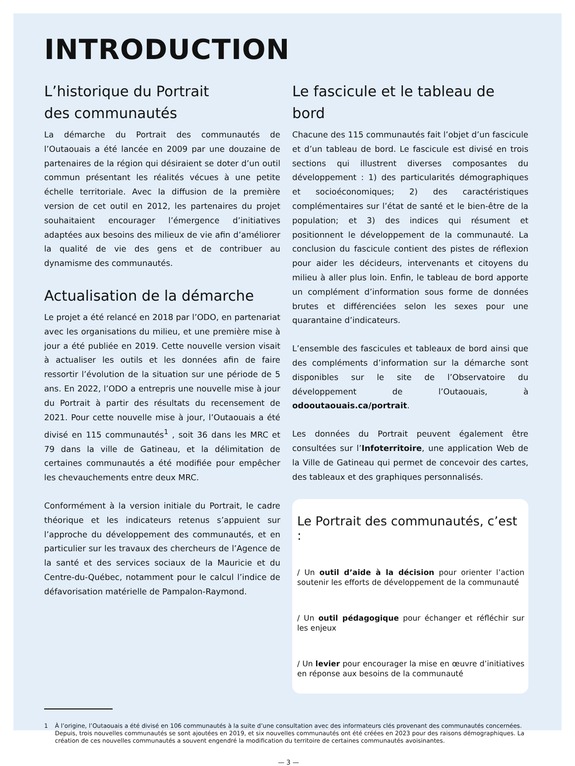INTRODUCTION
L’historique du Portrait
des communautés
La démarche du Portrait des communautés de l’Outaouais a été lancée en 2009 par une douzaine de partenaires de la région qui désiraient se doter d’un outil commun présentant les réalités vécues à une petite échelle territoriale. Avec la diffusion de la première version de cet outil en 2012, les partenaires du projet souhaitaient encourager l’émergence d’initiatives adaptées aux besoins des milieux de vie afin d’améliorer la qualité de vie des gens et de contribuer au dynamisme des communautés.
Actualisation de la démarche
Le projet a été relancé en 2018 par l’ODO, en partenariat avec les organisations du milieu, et une première mise à jour a été publiée en 2019. Cette nouvelle version visait à actualiser les outils et les données afin de faire ressortir l’évolution de la situation sur une période de 5 ans. En 2022, l’ODO a entrepris une nouvelle mise à jour du Portrait à partir des résultats du recensement de 2021. Pour cette nouvelle mise à jour, l’Outaouais a été divisé en 115 communautés<sup>1</sup> , soit 36 dans les MRC et 79 dans la ville de Gatineau, et la délimitation de certaines communautés a été modifiée pour empêcher les chevauchements entre deux MRC.
Conformément à la version initiale du Portrait, le cadre théorique et les indicateurs retenus s’appuient sur l’approche du développement des communautés, et en particulier sur les travaux des chercheurs de l’Agence de la santé et des services sociaux de la Mauricie et du Centre-du-Québec, notamment pour le calcul l’indice de défavorisation matérielle de Pampalon-Raymond.
Le fascicule et le tableau de bord
Chacune des 115 communautés fait l’objet d’un fascicule et d’un tableau de bord. Le fascicule est divisé en trois sections qui illustrent diverses composantes du développement : 1) des particularités démographiques et socioéconomiques; 2) des caractéristiques complémentaires sur l’état de santé et le bien-être de la population; et 3) des indices qui résument et positionnent le développement de la communauté. La conclusion du fascicule contient des pistes de réflexion pour aider les décideurs, intervenants et citoyens du milieu à aller plus loin. Enfin, le tableau de bord apporte un complément d’information sous forme de données brutes et différenciées selon les sexes pour une quarantaine d’indicateurs.
L’ensemble des fascicules et tableaux de bord ainsi que des compléments d’information sur la démarche sont disponibles sur le site de l’Observatoire du développement de l’Outaouais, à odooutaouais.ca/portrait.
Les données du Portrait peuvent également être consultées sur l’Infoterritoire, une application Web de la Ville de Gatineau qui permet de concevoir des cartes, des tableaux et des graphiques personnalisés.
Le Portrait des communautés, c’est :
/ Un outil d’aide à la décision pour orienter l’action soutenir les efforts de développement de la communauté
/ Un outil pédagogique pour échanger et réfléchir sur les enjeux
/ Un levier pour encourager la mise en œuvre d’initiatives en réponse aux besoins de la communauté
1 À l’origine, l’Outaouais a été divisé en 106 communautés à la suite d’une consultation avec des informateurs clés provenant des communautés concernées. Depuis, trois nouvelles communautés se sont ajoutées en 2019, et six nouvelles communautés ont été créées en 2023 pour des raisons démographiques. La création de ces nouvelles communautés a souvent engendré la modification du territoire de certaines communautés avoisinantes.
— 3 —